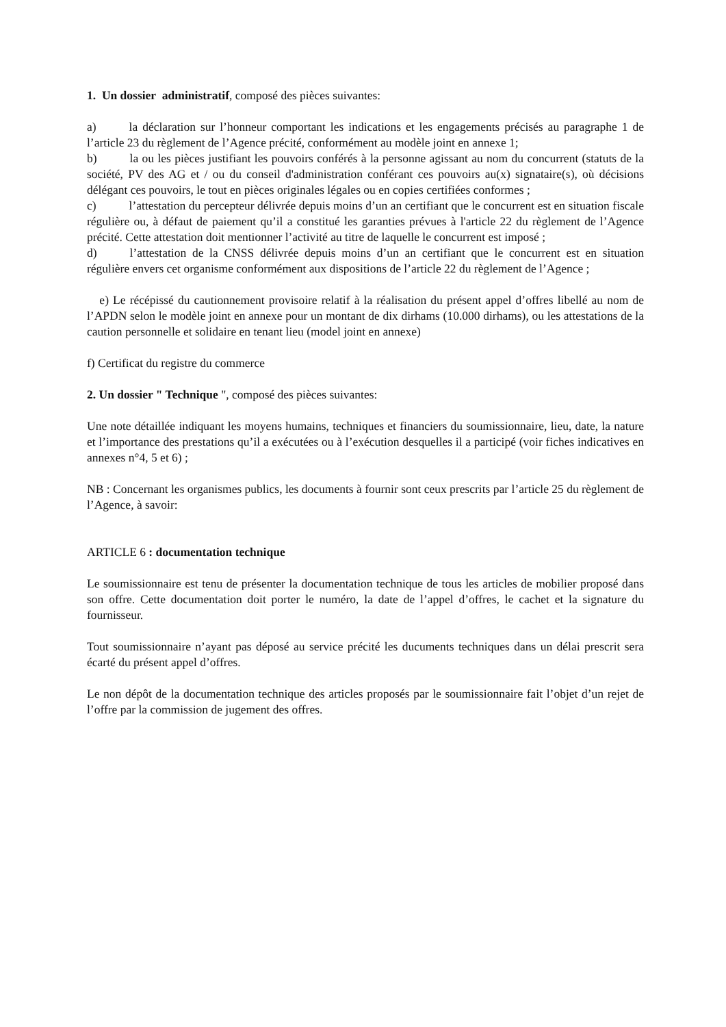1. Un dossier administratif, composé des pièces suivantes:
a) la déclaration sur l’honneur comportant les indications et les engagements précisés au paragraphe 1 de l’article 23 du règlement de l’Agence précité, conformément au modèle joint en annexe 1;
b) la ou les pièces justifiant les pouvoirs conférés à la personne agissant au nom du concurrent (statuts de la société, PV des AG et / ou du conseil d'administration conférant ces pouvoirs au(x) signataire(s), où décisions délégant ces pouvoirs, le tout en pièces originales légales ou en copies certifiées conformes ;
c) l’attestation du percepteur délivrée depuis moins d’un an certifiant que le concurrent est en situation fiscale régulière ou, à défaut de paiement qu’il a constitué les garanties prévues à l'article 22 du règlement de l’Agence précité. Cette attestation doit mentionner l’activité au titre de laquelle le concurrent est imposé ;
d) l’attestation de la CNSS délivrée depuis moins d’un an certifiant que le concurrent est en situation régulière envers cet organisme conformément aux dispositions de l’article 22 du règlement de l’Agence ;
e) Le récépissé du cautionnement provisoire relatif à la réalisation du présent appel d’offres libellé au nom de l’APDN selon le modèle joint en annexe pour un montant de dix dirhams (10.000 dirhams), ou les attestations de la caution personnelle et solidaire en tenant lieu (model joint en annexe)
f) Certificat du registre du commerce
2. Un dossier " Technique ", composé des pièces suivantes:
Une note détaillée indiquant les moyens humains, techniques et financiers du soumissionnaire, lieu, date, la nature et l’importance des prestations qu’il a exécutées ou à l’exécution desquelles il a participé (voir fiches indicatives en annexes n°4, 5 et 6) ;
NB : Concernant les organismes publics, les documents à fournir sont ceux prescrits par l’article 25 du règlement de l’Agence, à savoir:
ARTICLE 6 : documentation technique
Le soumissionnaire est tenu de présenter la documentation technique de tous les articles de mobilier proposé dans son offre. Cette documentation doit porter le numéro, la date de l’appel d’offres, le cachet et la signature du fournisseur.
Tout soumissionnaire n’ayant pas déposé au service précité les ducuments techniques dans un délai prescrit sera écarté du présent appel d’offres.
Le non dépôt de la documentation technique des articles proposés par le soumissionnaire fait l’objet d’un rejet de l’offre par la commission de jugement des offres.